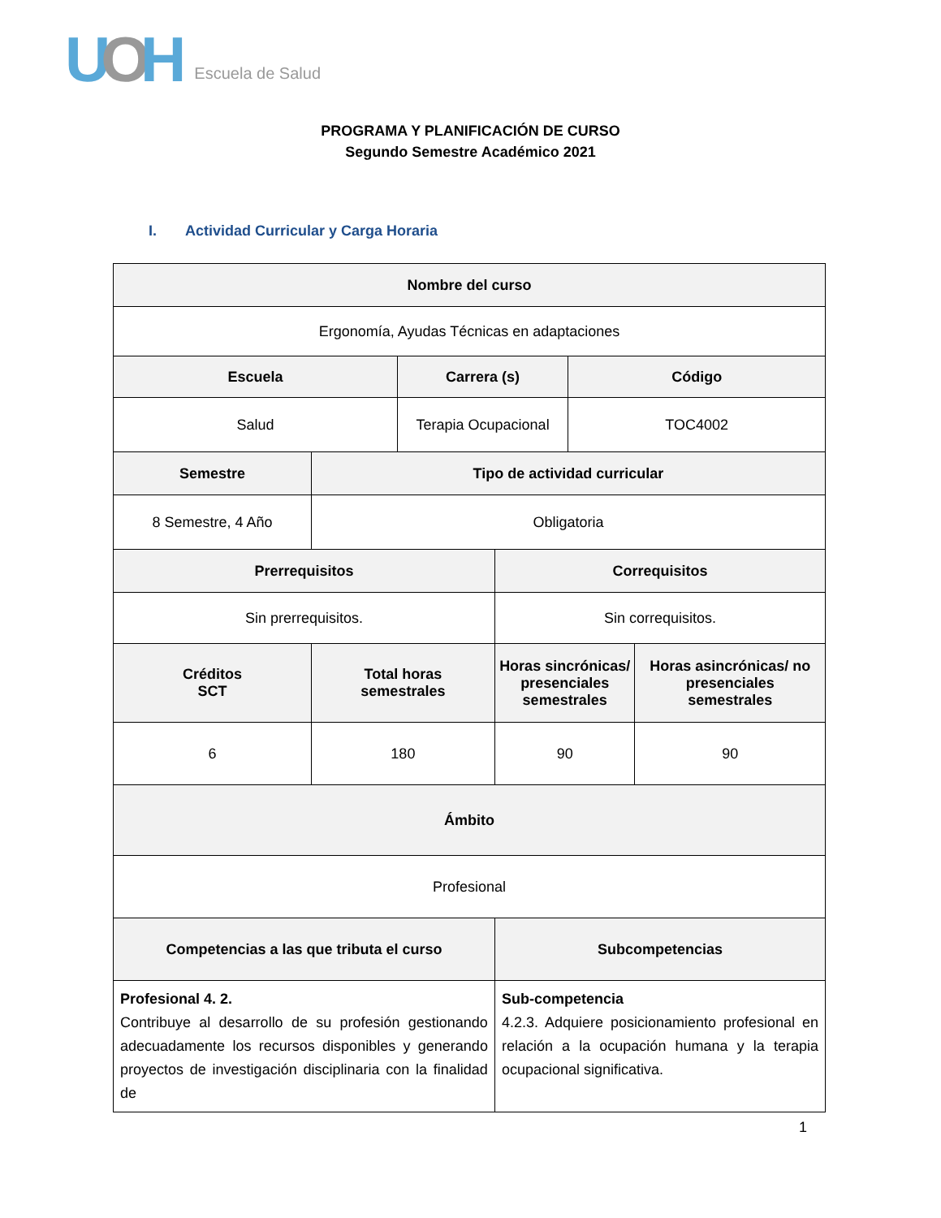UOH Escuela de Salud
PROGRAMA Y PLANIFICACIÓN DE CURSO
Segundo Semestre Académico 2021
I. Actividad Curricular y Carga Horaria
| Nombre del curso | | | | | |
| --- | --- | --- | --- | --- | --- |
| Ergonomía, Ayudas Técnicas en adaptaciones | | | | | |
| Escuela | | Carrera (s) | | Código | |
| Salud | | Terapia Ocupacional | | TOC4002 | |
| Semestre | Tipo de actividad curricular | | | | |
| 8 Semestre, 4 Año | Obligatoria | | | | |
| Prerrequisitos | | | Correquisitos | | |
| Sin prerrequisitos. | | | Sin correquisitos. | | |
| Créditos SCT | Total horas semestrales | | Horas sincrónicas/ presenciales semestrales | | Horas asincrónicas/ no presenciales semestrales |
| 6 | 180 | | 90 | | 90 |
| Ámbito | | | | | |
| Profesional | | | | | |
| Competencias a las que tributa el curso | | | Subcompetencias | | |
| Profesional 4. 2. Contribuye al desarrollo de su profesión gestionando adecuadamente los recursos disponibles y generando proyectos de investigación disciplinaria con la finalidad de | | | Sub-competencia 4.2.3. Adquiere posicionamiento profesional en relación a la ocupación humana y la terapia ocupacional significativa. | | |
1